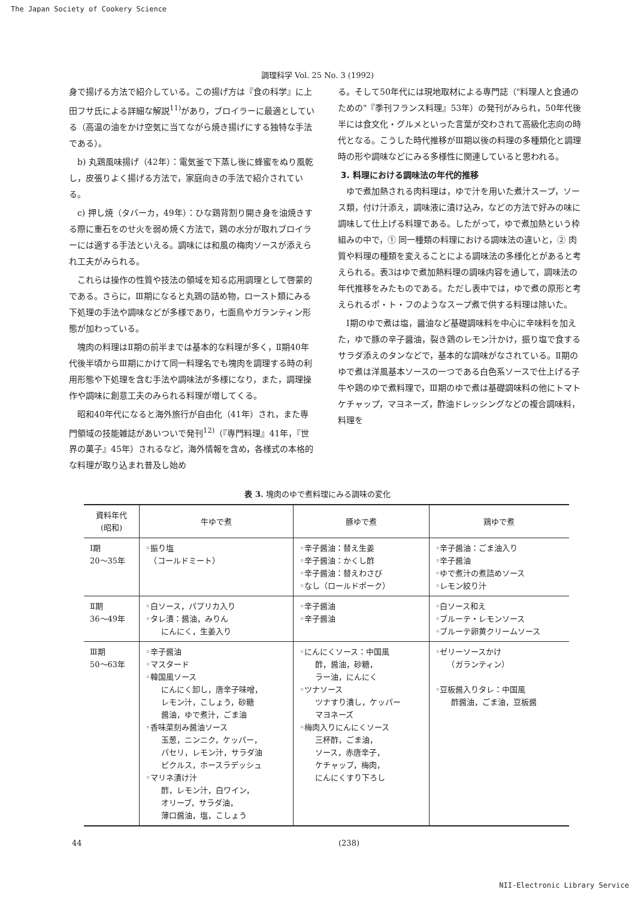The Japan Society of Cookery Science
調理科学 Vol. 25 No. 3 (1992)
身で揚げる方法で紹介している。この揚げ方は『食の科学』に上田フサ氏による詳細な解説<sup>11)</sup>があり，ブロイラーに最適としている（高温の油をかけ空気に当てながら焼き揚げにする独特な手法である）。
b) 丸鶏風味揚げ（42年）：電気釜で下蒸し後に蜂蜜をぬり風乾し，皮張りよく揚げる方法で，家庭向きの手法で紹介されている。
c) 押し焼（タバーカ，49年）：ひな鶏背割り開き身を油焼きする際に重石をのせ火を弱め焼く方法で，鶏の水分が取れブロイラーには適する手法といえる。調味には和風の梅肉ソースが添えられ工夫がみられる。
これらは操作の性質や技法の領域を知る応用調理として啓蒙的である。さらに，Ⅲ期になると丸鶏の詰め物，ロースト類にみる下処理の手法や調味などが多様であり，七面鳥やガランティン形態が加わっている。
塊肉の料理はⅡ期の前半までは基本的な料理が多く，Ⅱ期40年代後半頃からⅢ期にかけて同一料理名でも塊肉を調理する時の利用形態や下処理を含む手法や調味法が多様になり，また，調理操作や調味に創意工夫のみられる料理が増してくる。
昭和40年代になると海外旅行が自由化（41年）され，また専門領域の技能雑誌があいついで発刊<sup>12)</sup>（『専門料理』41年，『世界の菓子』45年）されるなど，海外情報を含め，各様式の本格的な料理が取り込まれ普及し始め
る。そして50年代には現地取材による専門誌（"料理人と食通のための"『季刊フランス料理』53年）の発刊がみられ，50年代後半には食文化・グルメといった言葉が交わされて高級化志向の時代となる。こうした時代推移がⅢ期以後の料理の多種類化と調理時の形や調味などにみる多様性に関連していると思われる。
3. 料理における調味法の年代的推移
ゆで煮加熱される肉料理は，ゆで汁を用いた煮汁スープ，ソース類，付け汁添え，調味液に漬け込み，などの方法で好みの味に調味して仕上げる料理である。したがって，ゆで煮加熱という枠組みの中で，① 同一種類の料理における調味法の違いと，② 肉質や料理の種類を変えることによる調味法の多様化とがあると考えられる。表3はゆで煮加熱料理の調味内容を通して，調味法の年代推移をみたものである。ただし表中では，ゆで煮の原形と考えられるポ・ト・フのようなスープ煮で供する料理は除いた。
Ⅰ期のゆで煮は塩，醤油など基礎調味料を中心に辛味料を加えた，ゆで豚の辛子醤油，裂き鶏のレモン汁かけ，振り塩で食するサラダ添えのタンなどで，基本的な調味がなされている。Ⅱ期のゆで煮は洋風基本ソースの一つである白色系ソースで仕上げる子牛や鶏のゆで煮料理で，Ⅲ期のゆで煮は基礎調味料の他にトマトケチャップ，マヨネーズ，酢油ドレッシングなどの複合調味料，料理を
表 3. 塊肉のゆで煮料理にみる調味の変化
| 資料年代 (昭和) | 牛ゆで煮 | 豚ゆで煮 | 鶏ゆで煮 |
| --- | --- | --- | --- |
| Ⅰ期 20～35年 | ◦振り塩 （コールドミート） | ◦辛子醤油：替え生姜 ◦辛子醤油：かくし酢 ◦辛子醤油：替えわさび ◦なし（ロールドポーク） | ◦辛子醤油：ごま油入り ◦辛子醤油 ◦ゆで煮汁の煮詰めソース ◦レモン絞り汁 |
| Ⅱ期 36～49年 | ◦白ソース，パプリカ入り ◦タレ漬：醤油，みりん にんにく，生姜入り | ◦辛子醤油 ◦辛子醤油 | ◦白ソース和え ◦ブルーテ・レモンソース ◦ブルーテ卵黄クリームソース |
| Ⅲ期 50～63年 | ◦辛子醤油 ◦マスタード ◦韓国風ソース にんにく卸し，唐辛子味噌， レモン汁，こしょう，砂糖 醤油，ゆで煮汁，ごま油 ◦香味菜刻み醤油ソース 玉葱，ニンニク，ケッパー， パセリ，レモン汁，サラダ油 ピクルス，ホースラデッシュ ◦マリネ漬け汁 酢，レモン汁，白ワイン， オリーブ，サラダ油， 薄口醤油，塩，こしょう | ◦にんにくソース：中国風 酢，醤油，砂糖， ラー油，にんにく ◦ツナソース ツナすり潰し，ケッパー マヨネーズ ◦梅肉入りにんにくソース 三杯酢，ごま油， ソース，赤唐辛子， ケチャップ，梅肉， にんにくすり下ろし | ◦ゼリーソースかけ （ガランティン） ◦豆板醤入りタレ：中国風 酢醤油，ごま油，豆板醤 |
44 (238)
NII-Electronic Library Service